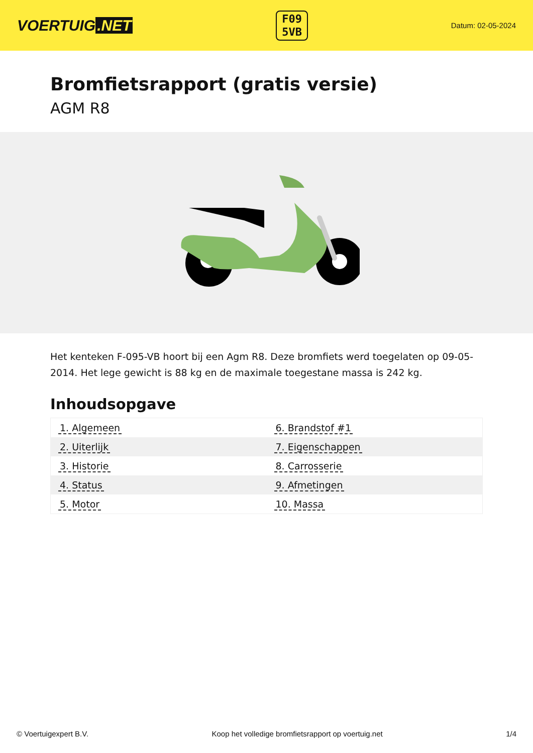VOERTUIG.NET
F09
5VB
Datum: 02-05-2024
Bromfietsrapport (gratis versie)
AGM R8
Het kenteken F-095-VB hoort bij een Agm R8. Deze bromfiets werd toegelaten op 09-05-2014. Het lege gewicht is 88 kg en de maximale toegestane massa is 242 kg.
Inhoudsopgave
| 1. Algemeen | 6. Brandstof #1 |
| 2. Uiterlijk | 7. Eigenschappen |
| 3. Historie | 8. Carrosserie |
| 4. Status | 9. Afmetingen |
| 5. Motor | 10. Massa |
© Voertuigexpert B.V. Koop het volledige bromfietsrapport op voertuig.net 1/4